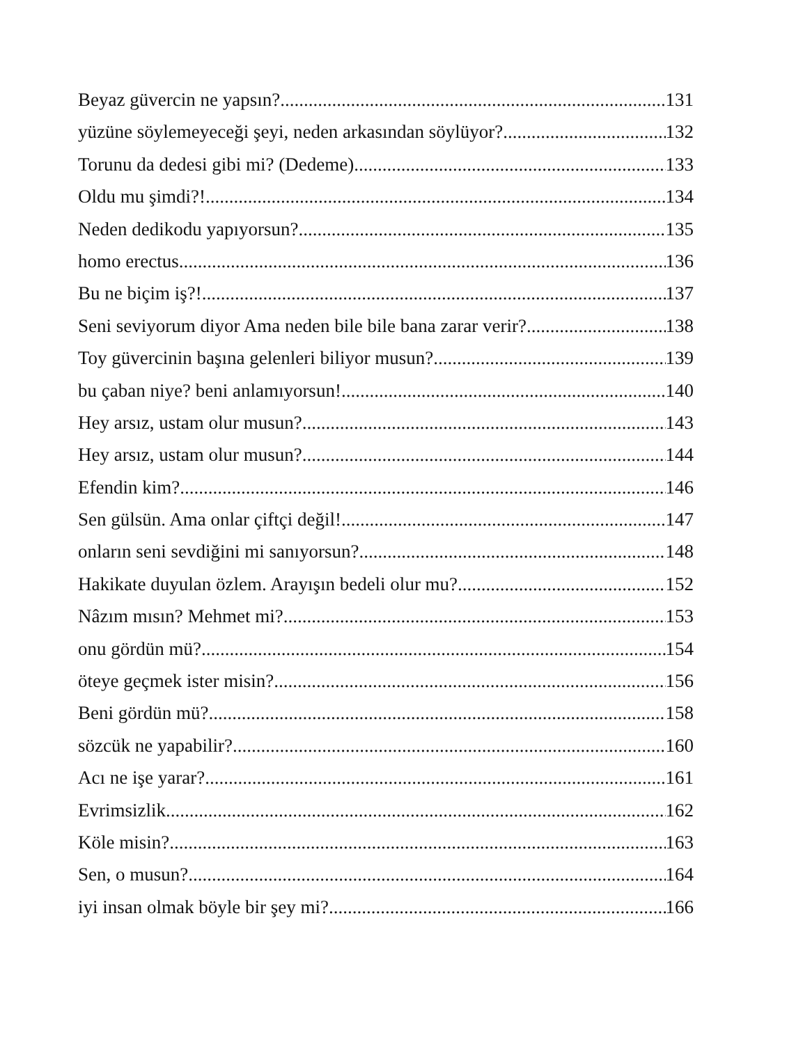Beyaz güvercin ne yapsın? 131
yüzüne söylemeyeceği şeyi, neden arkasından söylüyor? 132
Torunu da dedesi gibi mi? (Dedeme) 133
Oldu mu şimdi?! 134
Neden dedikodu yapıyorsun? 135
homo erectus 136
Bu ne biçim iş?! 137
Seni seviyorum diyor Ama neden bile bile bana zarar verir? 138
Toy güvercinin başına gelenleri biliyor musun? 139
bu çaban niye? beni anlamıyorsun! 140
Hey arsız, ustam olur musun? 143
Hey arsız, ustam olur musun? 144
Efendin kim? 146
Sen gülsün. Ama onlar çiftçi değil! 147
onların seni sevdiğini mi sanıyorsun? 148
Hakikate duyulan özlem. Arayışın bedeli olur mu? 152
Nâzım mısın? Mehmet mi? 153
onu gördün mü? 154
öteye geçmek ister misin? 156
Beni gördün mü? 158
sözcük ne yapabilir? 160
Acı ne işe yarar? 161
Evrimsizlik 162
Köle misin? 163
Sen, o musun? 164
iyi insan olmak böyle bir şey mi? 166